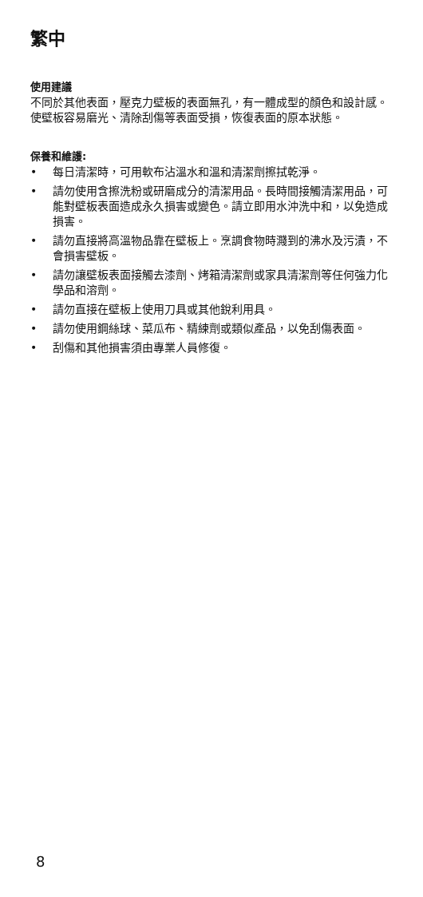繁中
使用建議
不同於其他表面，壓克力壁板的表面無孔，有一體成型的顏色和設計感。使壁板容易磨光、清除刮傷等表面受損，恢復表面的原本狀態。
保養和維護:
• 每日清潔時，可用軟布沾溫水和溫和清潔劑擦拭乾淨。
• 請勿使用含擦洗粉或研磨成分的清潔用品。長時間接觸清潔用品，可能對壁板表面造成永久損害或變色。請立即用水沖洗中和，以免造成損害。
• 請勿直接將高溫物品靠在壁板上。烹調食物時濺到的沸水及污漬，不會損害壁板。
• 請勿讓壁板表面接觸去漆劑、烤箱清潔劑或家具清潔劑等任何強力化學品和溶劑。
• 請勿直接在壁板上使用刀具或其他銳利用具。
• 請勿使用鋼絲球、菜瓜布、精練劑或類似產品，以免刮傷表面。
• 刮傷和其他損害須由專業人員修復。
8